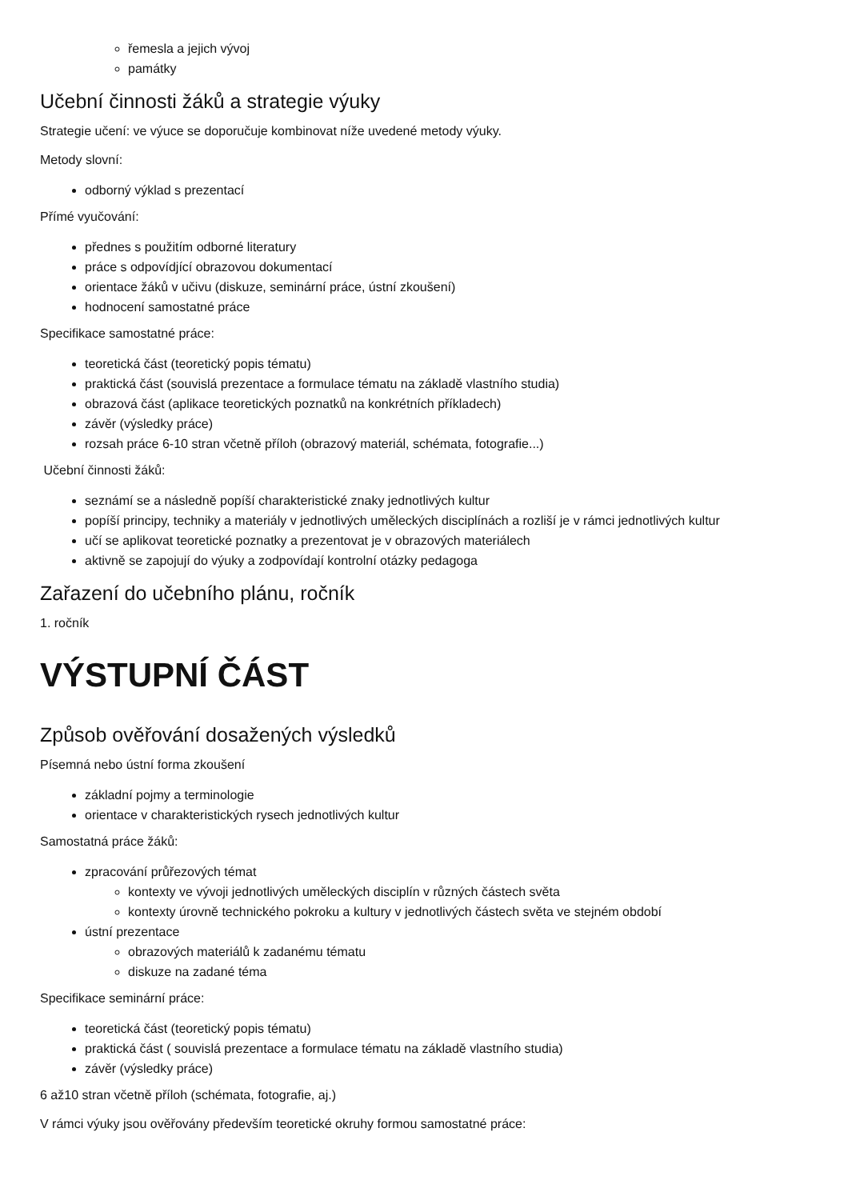řemesla a jejich vývoj
památky
Učební činnosti žáků a strategie výuky
Strategie učení: ve výuce se doporučuje kombinovat níže uvedené metody výuky.
Metody slovní:
odborný výklad s prezentací
Přímé vyučování:
přednes s použitím odborné literatury
práce s odpovídjící obrazovou dokumentací
orientace žáků v učivu (diskuze, seminární práce, ústní zkoušení)
hodnocení samostatné práce
Specifikace samostatné práce:
teoretická část (teoretický popis tématu)
praktická část (souvislá prezentace a formulace tématu na základě vlastního studia)
obrazová část (aplikace teoretických poznatků na konkrétních příkladech)
závěr (výsledky práce)
rozsah práce 6-10 stran včetně příloh (obrazový materiál, schémata, fotografie...)
Učební činnosti žáků:
seznámí se a následně popíší charakteristické znaky jednotlivých kultur
popíší principy, techniky a materiály v jednotlivých uměleckých disciplínách a rozliší je v rámci jednotlivých kultur
učí se aplikovat teoretické poznatky a prezentovat je v obrazových materiálech
aktivně se zapojují do výuky a zodpovídají kontrolní otázky pedagoga
Zařazení do učebního plánu, ročník
1. ročník
VÝSTUPNÍ ČÁST
Způsob ověřování dosažených výsledků
Písemná nebo ústní forma zkoušení
základní pojmy a terminologie
orientace v charakteristických rysech jednotlivých kultur
Samostatná práce žáků:
zpracování průřezových témat
kontexty ve vývoji jednotlivých uměleckých disciplín v různých částech světa
kontexty úrovně technického pokroku a kultury v jednotlivých částech světa ve stejném období
ústní prezentace
obrazových materiálů k zadanému tématu
diskuze na zadané téma
Specifikace seminární práce:
teoretická část (teoretický popis tématu)
praktická část ( souvislá prezentace a formulace tématu na základě vlastního studia)
závěr (výsledky práce)
6 až10 stran včetně příloh (schémata, fotografie, aj.)
V rámci výuky jsou ověřovány především teoretické okruhy formou samostatné práce: